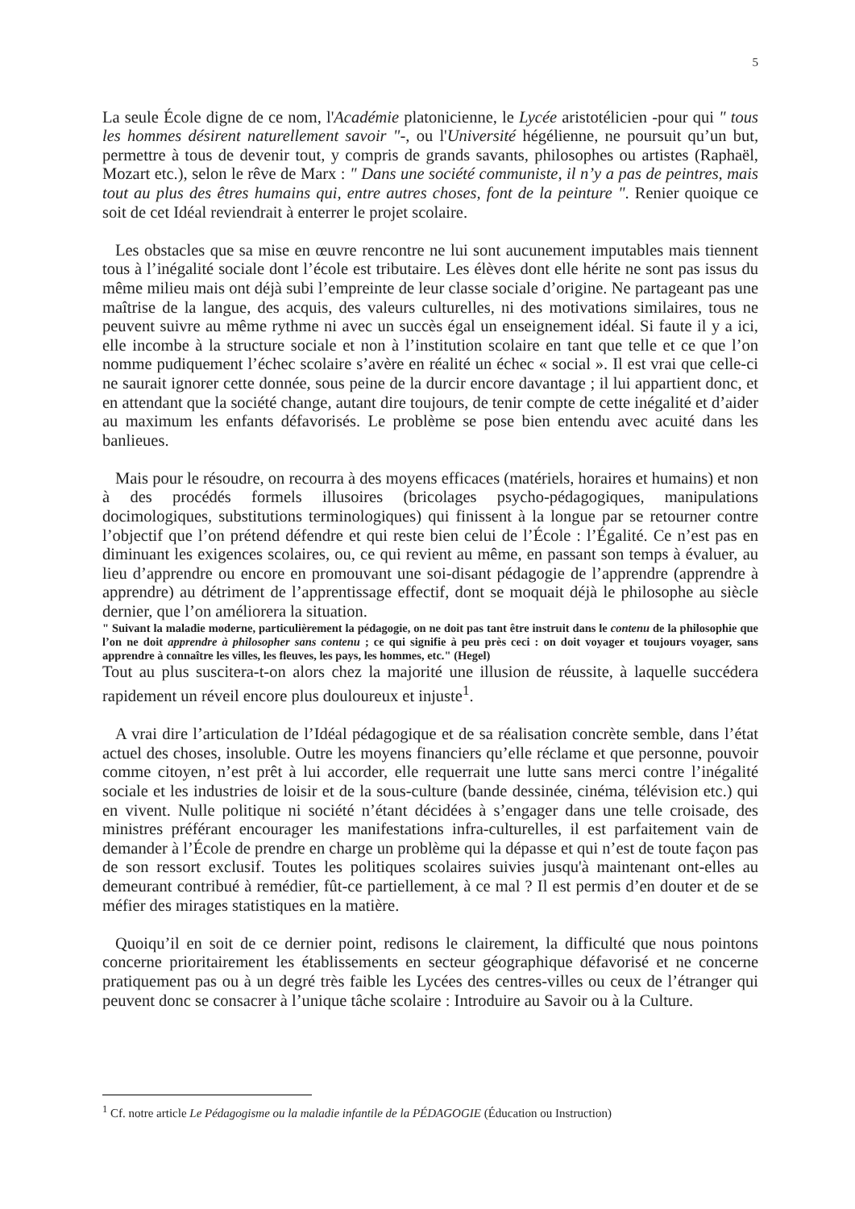5
La seule École digne de ce nom, l'Académie platonicienne, le Lycée aristotélicien -pour qui " tous les hommes désirent naturellement savoir "-, ou l'Université hégélienne, ne poursuit qu’un but, permettre à tous de devenir tout, y compris de grands savants, philosophes ou artistes (Raphaël, Mozart etc.), selon le rêve de Marx : " Dans une société communiste, il n’y a pas de peintres, mais tout au plus des êtres humains qui, entre autres choses, font de la peinture ". Renier quoique ce soit de cet Idéal reviendrait à enterrer le projet scolaire.
Les obstacles que sa mise en œuvre rencontre ne lui sont aucunement imputables mais tiennent tous à l’inégalité sociale dont l’école est tributaire. Les élèves dont elle hérite ne sont pas issus du même milieu mais ont déjà subi l’empreinte de leur classe sociale d’origine. Ne partageant pas une maîtrise de la langue, des acquis, des valeurs culturelles, ni des motivations similaires, tous ne peuvent suivre au même rythme ni avec un succès égal un enseignement idéal. Si faute il y a ici, elle incombe à la structure sociale et non à l’institution scolaire en tant que telle et ce que l’on nomme pudiquement l’échec scolaire s’avère en réalité un échec « social ». Il est vrai que celle-ci ne saurait ignorer cette donnée, sous peine de la durcir encore davantage ; il lui appartient donc, et en attendant que la société change, autant dire toujours, de tenir compte de cette inégalité et d’aider au maximum les enfants défavorisés. Le problème se pose bien entendu avec acuité dans les banlieues.
Mais pour le résoudre, on recourra à des moyens efficaces (matériels, horaires et humains) et non à des procédés formels illusoires (bricolages psycho-pédagogiques, manipulations docimologiques, substitutions terminologiques) qui finissent à la longue par se retourner contre l’objectif que l’on prétend défendre et qui reste bien celui de l’École : l’Égalité. Ce n’est pas en diminuant les exigences scolaires, ou, ce qui revient au même, en passant son temps à évaluer, au lieu d’apprendre ou encore en promouvant une soi-disant pédagogie de l’apprendre (apprendre à apprendre) au détriment de l’apprentissage effectif, dont se moquait déjà le philosophe au siècle dernier, que l’on améliorera la situation.
" Suivant la maladie moderne, particulièrement la pédagogie, on ne doit pas tant être instruit dans le contenu de la philosophie que l’on ne doit apprendre à philosopher sans contenu ; ce qui signifie à peu près ceci : on doit voyager et toujours voyager, sans apprendre à connaître les villes, les fleuves, les pays, les hommes, etc." (Hegel)
Tout au plus suscitera-t-on alors chez la majorité une illusion de réussite, à laquelle succédera rapidement un réveil encore plus douloureux et injuste<sup>1</sup>.
A vrai dire l’articulation de l’Idéal pédagogique et de sa réalisation concrète semble, dans l’état actuel des choses, insoluble. Outre les moyens financiers qu’elle réclame et que personne, pouvoir comme citoyen, n’est prêt à lui accorder, elle requerrait une lutte sans merci contre l’inégalité sociale et les industries de loisir et de la sous-culture (bande dessinée, cinéma, télévision etc.) qui en vivent. Nulle politique ni société n’étant décidées à s’engager dans une telle croisade, des ministres préférant encourager les manifestations infra-culturelles, il est parfaitement vain de demander à l’École de prendre en charge un problème qui la dépasse et qui n’est de toute façon pas de son ressort exclusif. Toutes les politiques scolaires suivies jusqu'à maintenant ont-elles au demeurant contribué à remédier, fût-ce partiellement, à ce mal ? Il est permis d’en douter et de se méfier des mirages statistiques en la matière.
Quoiqu’il en soit de ce dernier point, redisons le clairement, la difficulté que nous pointons concerne prioritairement les établissements en secteur géographique défavorisé et ne concerne pratiquement pas ou à un degré très faible les Lycées des centres-villes ou ceux de l’étranger qui peuvent donc se consacrer à l’unique tâche scolaire : Introduire au Savoir ou à la Culture.
<sup>1</sup> Cf. notre article Le Pédagogisme ou la maladie infantile de la PÉDAGOGIE (Éducation ou Instruction)